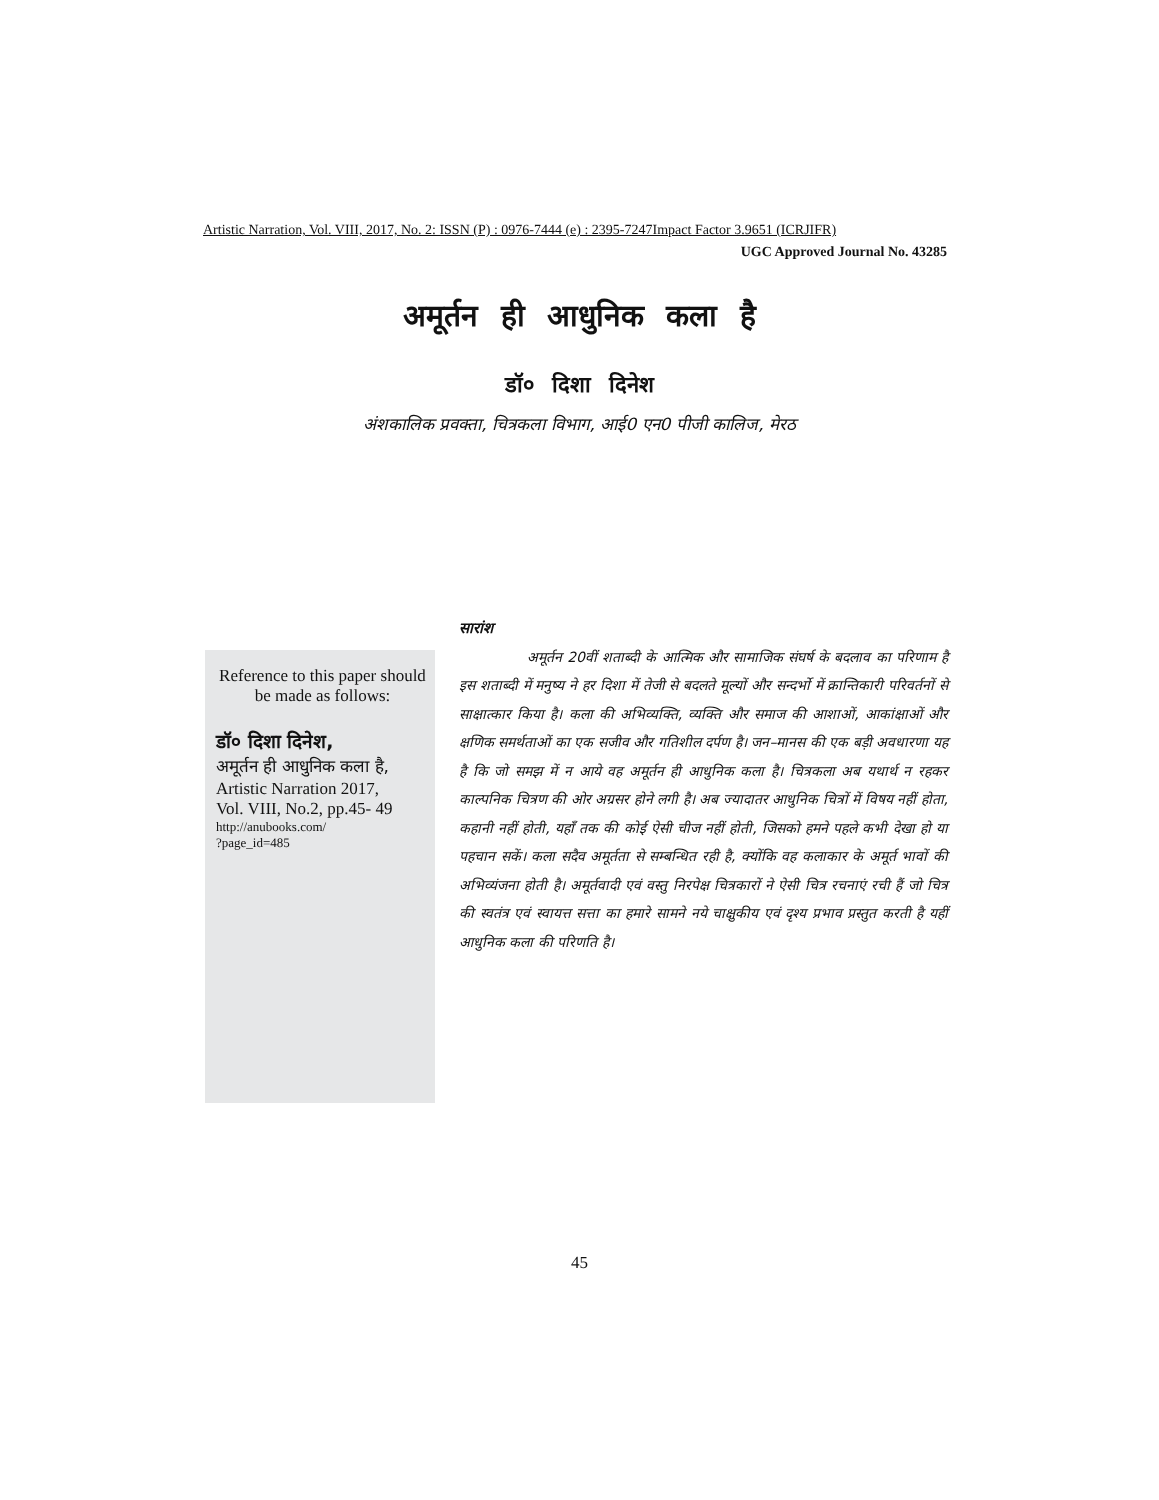Artistic Narration, Vol. VIII, 2017, No. 2: ISSN (P) : 0976-7444 (e) : 2395-7247Impact Factor 3.9651 (ICRJIFR)
UGC Approved Journal No. 43285
अमूर्तन ही आधुनिक कला है
डॉ० दिशा दिनेश
अंशकालिक प्रवक्ता, चित्रकला विभाग, आई0 एन0 पीजी कालिज, मेरठ
Reference to this paper should be made as follows:
डॉ० दिशा दिनेश,
अमूर्तन ही आधुनिक कला है,
Artistic Narration 2017,
Vol. VIII, No.2, pp.45- 49
http://anubooks.com/
?page_id=485
सारांश
अमूर्तन 20वीं शताब्दी के आत्मिक और सामाजिक संघर्ष के बदलाव का परिणाम है इस शताब्दी में मनुष्य ने हर दिशा में तेजी से बदलते मूल्यों और सन्दर्भो में क्रान्तिकारी परिवर्तनों से साक्षात्कार किया है। कला की अभिव्यक्ति, व्यक्ति और समाज की आशाओं, आकांक्षाओं और क्षणिक समर्थताओं का एक सजीव और गतिशील दर्पण है। जन–मानस की एक बड़ी अवधारणा यह है कि जो समझ में न आये वह अमूर्तन ही आधुनिक कला है। चित्रकला अब यथार्थ न रहकर काल्पनिक चित्रण की ओर अग्रसर होने लगी है। अब ज्यादातर आधुनिक चित्रों में विषय नहीं होता, कहानी नहीं होती, यहाँ तक की कोई ऐसी चीज नहीं होती, जिसको हमने पहले कभी देखा हो या पहचान सकें। कला सदैव अमूर्तता से सम्बन्धित रही है, क्योंकि वह कलाकार के अमूर्त भावों की अभिव्यंजना होती है। अमूर्तवादी एवं वस्तु निरपेक्ष चित्रकारों ने ऐसी चित्र रचनाएं रची हैं जो चित्र की स्वतंत्र एवं स्वायत्त सत्ता का हमारे सामने नये चाक्षुकीय एवं दृश्य प्रभाव प्रस्तुत करती है यहीं आधुनिक कला की परिणति है।
45